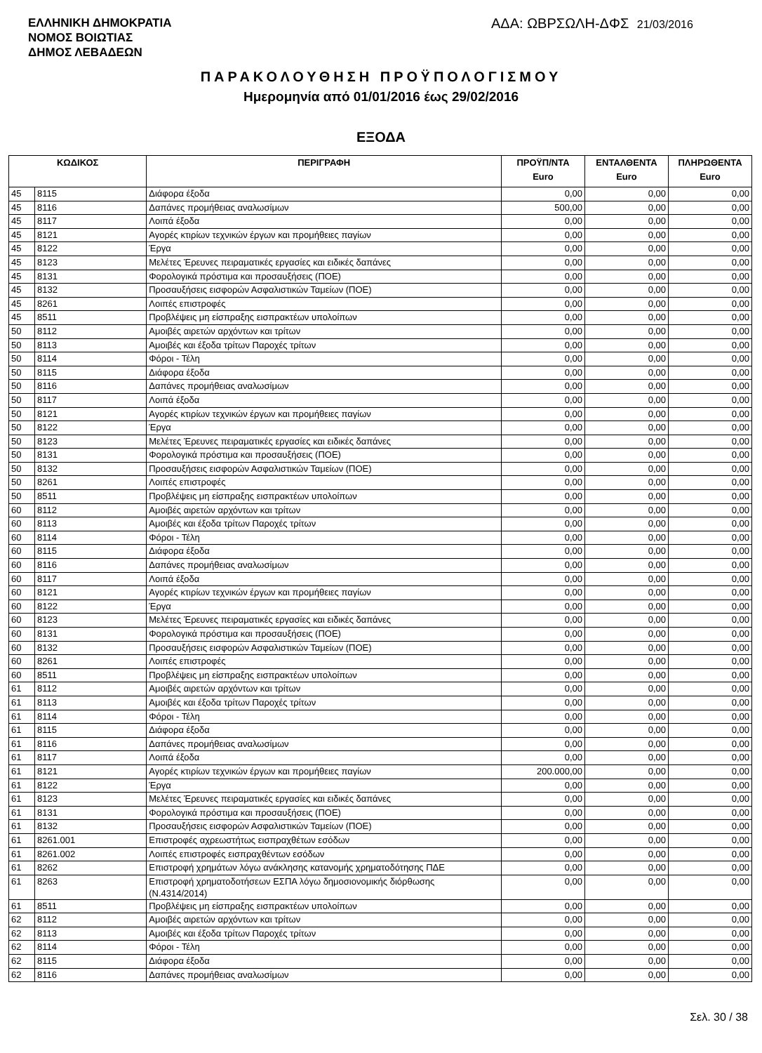ΕΛΛΗΝΙΚΗ ΔΗΜΟΚΡΑΤΙΑ
ΝΟΜΟΣ ΒΟΙΩΤΙΑΣ
ΔΗΜΟΣ ΛΕΒΑΔΕΩΝ
ΑΔΑ: ΩΒΡΣΩΛΗ-ΔΦΣ 21/03/2016
ΠΑΡΑΚΟΛΟΥΘΗΣΗ ΠΡΟΫΠΟΛΟΓΙΣΜΟΥ
Ημερομηνία από 01/01/2016 έως 29/02/2016
ΕΞΟΔΑ
| ΚΩΔΙΚΟΣ | | ΠΕΡΙΓΡΑΦΗ | ΠΡΟΫΠ/ΝΤΑ Euro | ΕΝΤΑΛΘΕΝΤΑ Euro | ΠΛΗΡΩΘΕΝΤΑ Euro |
| --- | --- | --- | --- | --- | --- |
| 45 | 8115 | Διάφορα έξοδα | 0,00 | 0,00 | 0,00 |
| 45 | 8116 | Δαπάνες προμήθειας αναλωσίμων | 500,00 | 0,00 | 0,00 |
| 45 | 8117 | Λοιπά έξοδα | 0,00 | 0,00 | 0,00 |
| 45 | 8121 | Αγορές κτιρίων τεχνικών έργων και προμήθειες παγίων | 0,00 | 0,00 | 0,00 |
| 45 | 8122 | Έργα | 0,00 | 0,00 | 0,00 |
| 45 | 8123 | Μελέτες Έρευνες πειραματικές εργασίες και ειδικές δαπάνες | 0,00 | 0,00 | 0,00 |
| 45 | 8131 | Φορολογικά πρόστιμα και προσαυξήσεις (ΠΟΕ) | 0,00 | 0,00 | 0,00 |
| 45 | 8132 | Προσαυξήσεις εισφορών Ασφαλιστικών Ταμείων (ΠΟΕ) | 0,00 | 0,00 | 0,00 |
| 45 | 8261 | Λοιπές επιστροφές | 0,00 | 0,00 | 0,00 |
| 45 | 8511 | Προβλέψεις μη είσπραξης εισπρακτέων υπολοίπων | 0,00 | 0,00 | 0,00 |
| 50 | 8112 | Αμοιβές αιρετών αρχόντων και τρίτων | 0,00 | 0,00 | 0,00 |
| 50 | 8113 | Αμοιβές και έξοδα τρίτων Παροχές τρίτων | 0,00 | 0,00 | 0,00 |
| 50 | 8114 | Φόροι - Τέλη | 0,00 | 0,00 | 0,00 |
| 50 | 8115 | Διάφορα έξοδα | 0,00 | 0,00 | 0,00 |
| 50 | 8116 | Δαπάνες προμήθειας αναλωσίμων | 0,00 | 0,00 | 0,00 |
| 50 | 8117 | Λοιπά έξοδα | 0,00 | 0,00 | 0,00 |
| 50 | 8121 | Αγορές κτιρίων τεχνικών έργων και προμήθειες παγίων | 0,00 | 0,00 | 0,00 |
| 50 | 8122 | Έργα | 0,00 | 0,00 | 0,00 |
| 50 | 8123 | Μελέτες Έρευνες πειραματικές εργασίες και ειδικές δαπάνες | 0,00 | 0,00 | 0,00 |
| 50 | 8131 | Φορολογικά πρόστιμα και προσαυξήσεις (ΠΟΕ) | 0,00 | 0,00 | 0,00 |
| 50 | 8132 | Προσαυξήσεις εισφορών Ασφαλιστικών Ταμείων (ΠΟΕ) | 0,00 | 0,00 | 0,00 |
| 50 | 8261 | Λοιπές επιστροφές | 0,00 | 0,00 | 0,00 |
| 50 | 8511 | Προβλέψεις μη είσπραξης εισπρακτέων υπολοίπων | 0,00 | 0,00 | 0,00 |
| 60 | 8112 | Αμοιβές αιρετών αρχόντων και τρίτων | 0,00 | 0,00 | 0,00 |
| 60 | 8113 | Αμοιβές και έξοδα τρίτων Παροχές τρίτων | 0,00 | 0,00 | 0,00 |
| 60 | 8114 | Φόροι - Τέλη | 0,00 | 0,00 | 0,00 |
| 60 | 8115 | Διάφορα έξοδα | 0,00 | 0,00 | 0,00 |
| 60 | 8116 | Δαπάνες προμήθειας αναλωσίμων | 0,00 | 0,00 | 0,00 |
| 60 | 8117 | Λοιπά έξοδα | 0,00 | 0,00 | 0,00 |
| 60 | 8121 | Αγορές κτιρίων τεχνικών έργων και προμήθειες παγίων | 0,00 | 0,00 | 0,00 |
| 60 | 8122 | Έργα | 0,00 | 0,00 | 0,00 |
| 60 | 8123 | Μελέτες Έρευνες πειραματικές εργασίες και ειδικές δαπάνες | 0,00 | 0,00 | 0,00 |
| 60 | 8131 | Φορολογικά πρόστιμα και προσαυξήσεις (ΠΟΕ) | 0,00 | 0,00 | 0,00 |
| 60 | 8132 | Προσαυξήσεις εισφορών Ασφαλιστικών Ταμείων (ΠΟΕ) | 0,00 | 0,00 | 0,00 |
| 60 | 8261 | Λοιπές επιστροφές | 0,00 | 0,00 | 0,00 |
| 60 | 8511 | Προβλέψεις μη είσπραξης εισπρακτέων υπολοίπων | 0,00 | 0,00 | 0,00 |
| 61 | 8112 | Αμοιβές αιρετών αρχόντων και τρίτων | 0,00 | 0,00 | 0,00 |
| 61 | 8113 | Αμοιβές και έξοδα τρίτων Παροχές τρίτων | 0,00 | 0,00 | 0,00 |
| 61 | 8114 | Φόροι - Τέλη | 0,00 | 0,00 | 0,00 |
| 61 | 8115 | Διάφορα έξοδα | 0,00 | 0,00 | 0,00 |
| 61 | 8116 | Δαπάνες προμήθειας αναλωσίμων | 0,00 | 0,00 | 0,00 |
| 61 | 8117 | Λοιπά έξοδα | 0,00 | 0,00 | 0,00 |
| 61 | 8121 | Αγορές κτιρίων τεχνικών έργων και προμήθειες παγίων | 200.000,00 | 0,00 | 0,00 |
| 61 | 8122 | Έργα | 0,00 | 0,00 | 0,00 |
| 61 | 8123 | Μελέτες Έρευνες πειραματικές εργασίες και ειδικές δαπάνες | 0,00 | 0,00 | 0,00 |
| 61 | 8131 | Φορολογικά πρόστιμα και προσαυξήσεις (ΠΟΕ) | 0,00 | 0,00 | 0,00 |
| 61 | 8132 | Προσαυξήσεις εισφορών Ασφαλιστικών Ταμείων (ΠΟΕ) | 0,00 | 0,00 | 0,00 |
| 61 | 8261.001 | Επιστροφές αχρεωστήτως εισπραχθέτων εσόδων | 0,00 | 0,00 | 0,00 |
| 61 | 8261.002 | Λοιπές επιστροφές εισπραχθέντων εσόδων | 0,00 | 0,00 | 0,00 |
| 61 | 8262 | Επιστροφή χρημάτων λόγω ανάκλησης κατανομής χρηματοδότησης ΠΔΕ | 0,00 | 0,00 | 0,00 |
| 61 | 8263 | Επιστροφή χρηματοδοτήσεων ΕΣΠΑ λόγω δημοσιονομικής διόρθωσης (Ν.4314/2014) | 0,00 | 0,00 | 0,00 |
| 61 | 8511 | Προβλέψεις μη είσπραξης εισπρακτέων υπολοίπων | 0,00 | 0,00 | 0,00 |
| 62 | 8112 | Αμοιβές αιρετών αρχόντων και τρίτων | 0,00 | 0,00 | 0,00 |
| 62 | 8113 | Αμοιβές και έξοδα τρίτων Παροχές τρίτων | 0,00 | 0,00 | 0,00 |
| 62 | 8114 | Φόροι - Τέλη | 0,00 | 0,00 | 0,00 |
| 62 | 8115 | Διάφορα έξοδα | 0,00 | 0,00 | 0,00 |
| 62 | 8116 | Δαπάνες προμήθειας αναλωσίμων | 0,00 | 0,00 | 0,00 |
Σελ. 30 / 38